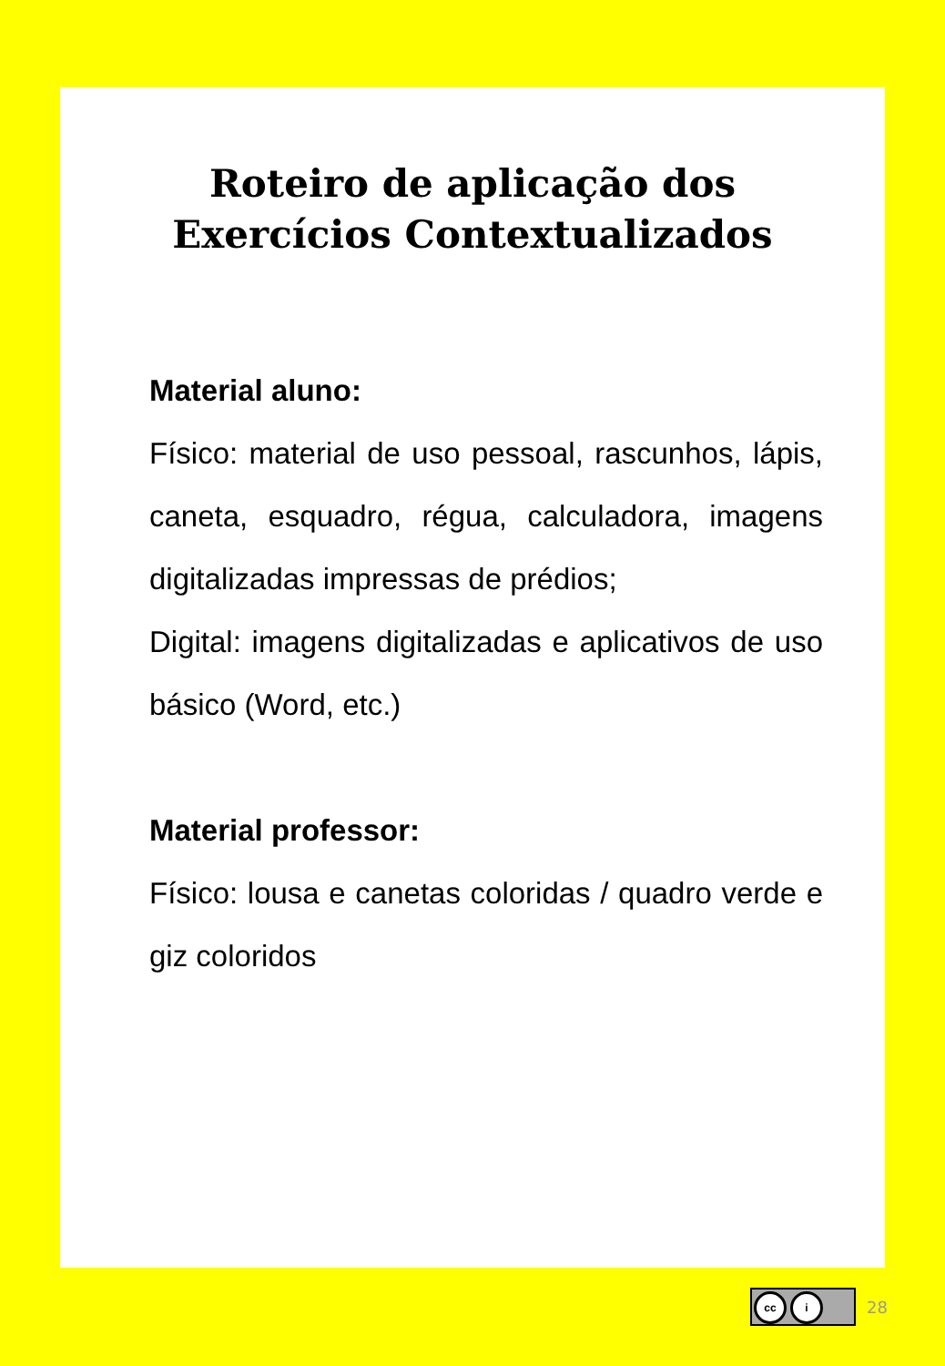Roteiro de aplicação dos
Exercícios Contextualizados
Material aluno:
Físico: material de uso pessoal, rascunhos, lápis, caneta, esquadro, régua, calculadora, imagens digitalizadas impressas de prédios;
Digital: imagens digitalizadas e aplicativos de uso básico (Word, etc.)
Material professor:
Físico: lousa e canetas coloridas / quadro verde e giz coloridos
cc i
28